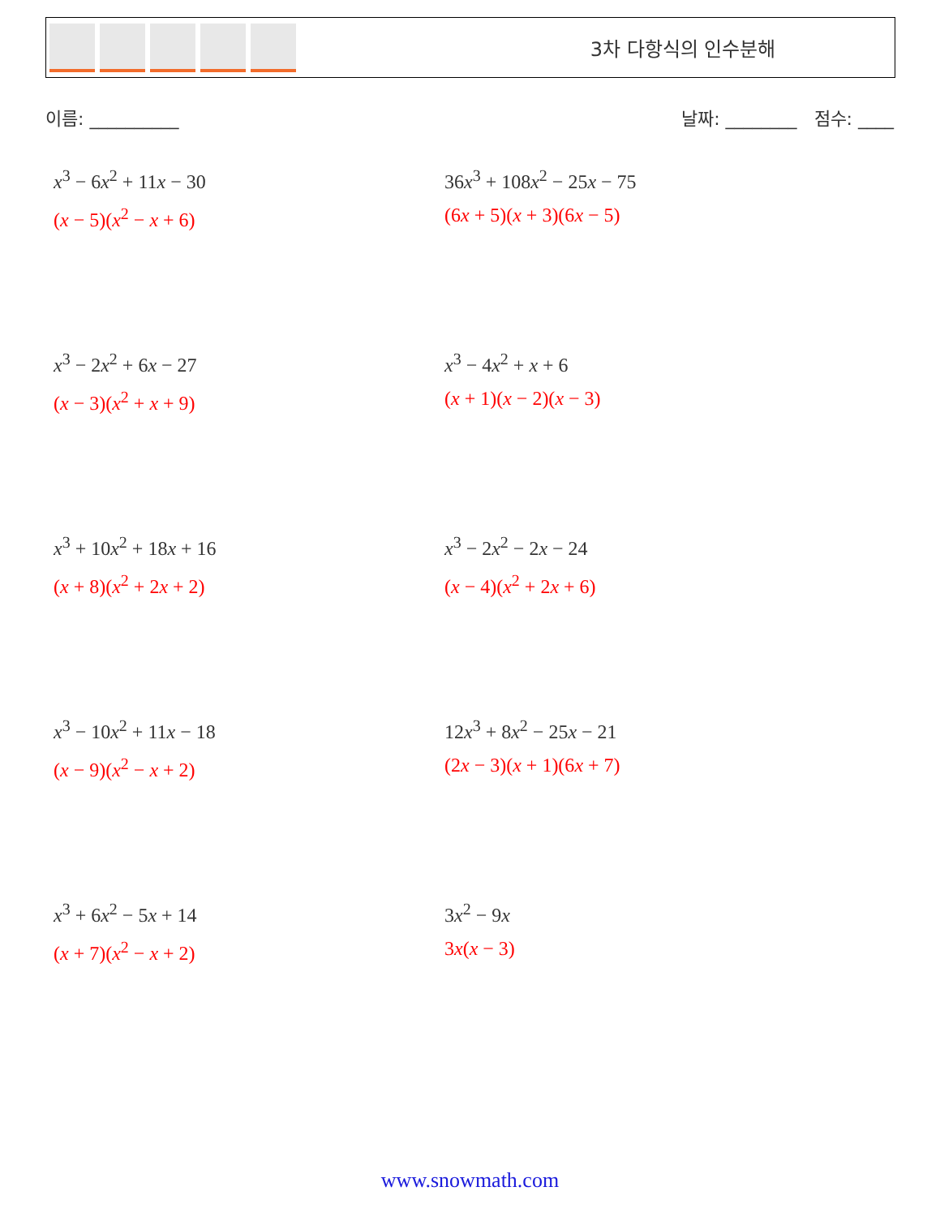3차 다항식의 인수분해
이름: __________ 날짜: ________ 점수: ____
x<sup>3</sup> − 6x<sup>2</sup> + 11x − 30
(x − 5)(x<sup>2</sup> − x + 6)
36x<sup>3</sup> + 108x<sup>2</sup> − 25x − 75
(6x + 5)(x + 3)(6x − 5)
x<sup>3</sup> − 2x<sup>2</sup> + 6x − 27
(x − 3)(x<sup>2</sup> + x + 9)
x<sup>3</sup> − 4x<sup>2</sup> + x + 6
(x + 1)(x − 2)(x − 3)
x<sup>3</sup> + 10x<sup>2</sup> + 18x + 16
(x + 8)(x<sup>2</sup> + 2x + 2)
x<sup>3</sup> − 2x<sup>2</sup> − 2x − 24
(x − 4)(x<sup>2</sup> + 2x + 6)
x<sup>3</sup> − 10x<sup>2</sup> + 11x − 18
(x − 9)(x<sup>2</sup> − x + 2)
12x<sup>3</sup> + 8x<sup>2</sup> − 25x − 21
(2x − 3)(x + 1)(6x + 7)
x<sup>3</sup> + 6x<sup>2</sup> − 5x + 14
(x + 7)(x<sup>2</sup> − x + 2)
3x<sup>2</sup> − 9x
3x(x − 3)
www.snowmath.com